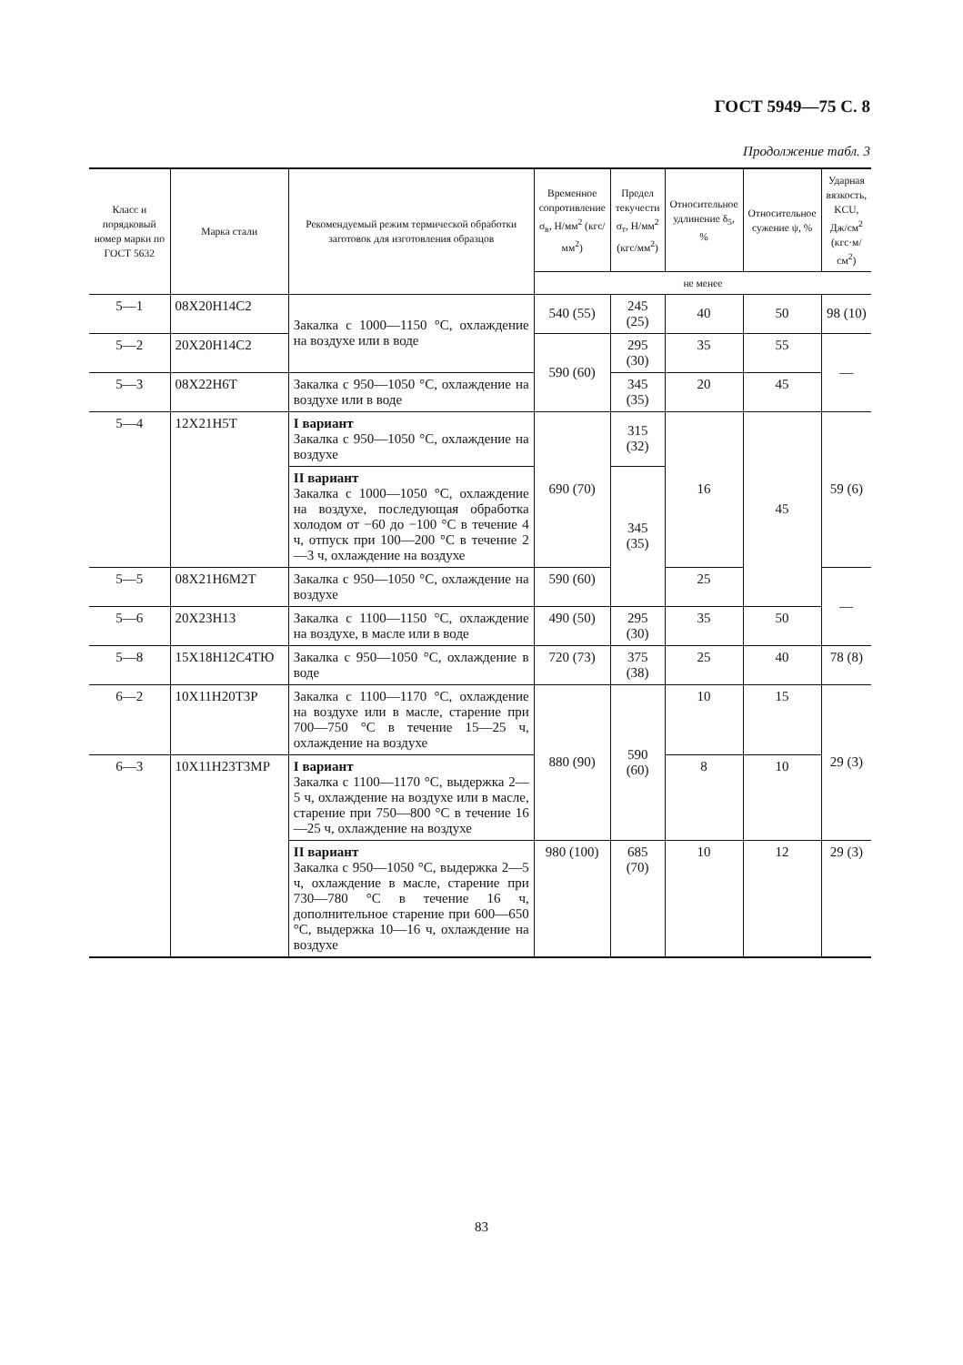ГОСТ 5949—75 С. 8
Продолжение табл. 3
| Класс и порядковый номер марки по ГОСТ 5632 | Марка стали | Рекомендуемый режим термической обработки заготовок для изготовления образцов | Временное сопротивление σ<sub>в</sub>, Н/мм<sup>2</sup> (кгс/мм<sup>2</sup>) | Предел текучести σ<sub>т</sub>, Н/мм<sup>2</sup> (кгс/мм<sup>2</sup>) | Относительное удлинение δ<sub>5</sub>, % | Относительное сужение ψ, % | Ударная вязкость, KCU, Дж/см<sup>2</sup> (кгс·м/см<sup>2</sup>) |
| --- | --- | --- | --- | --- | --- | --- | --- |
| | | | не менее | | | | |
| 5—1 | 08Х20Н14С2 | Закалка с 1000—1150 °С, охлаждение на воздухе или в воде | 540 (55) | 245 (25) | 40 | 50 | 98 (10) |
| 5—2 | 20Х20Н14С2 | | 590 (60) | 295 (30) | 35 | 55 | — |
| 5—3 | 08Х22Н6Т | Закалка с 950—1050 °С, охлаждение на воздухе или в воде | | 345 (35) | 20 | 45 | |
| 5—4 | 12Х21Н5Т | I вариант Закалка с 950—1050 °С, охлаждение на воздухе | 690 (70) | 315 (32) | 16 | 45 | 59 (6) |
| | | II вариант Закалка с 1000—1050 °С, охлаждение на воздухе, последующая обработка холодом от −60 до −100 °С в течение 4 ч, отпуск при 100—200 °С в течение 2—3 ч, охлаждение на воздухе | | 345 (35) | | | |
| 5—5 | 08Х21Н6М2Т | Закалка с 950—1050 °С, охлаждение на воздухе | 590 (60) | | 25 | | — |
| 5—6 | 20Х23Н13 | Закалка с 1100—1150 °С, охлаждение на воздухе, в масле или в воде | 490 (50) | 295 (30) | 35 | 50 | |
| 5—8 | 15Х18Н12С4ТЮ | Закалка с 950—1050 °С, охлаждение в воде | 720 (73) | 375 (38) | 25 | 40 | 78 (8) |
| 6—2 | 10Х11Н20Т3Р | Закалка с 1100—1170 °С, охлаждение на воздухе или в масле, старение при 700—750 °С в течение 15—25 ч, охлаждение на воздухе | 880 (90) | 590 (60) | 10 | 15 | 29 (3) |
| 6—3 | 10Х11Н23Т3МР | I вариант Закалка с 1100—1170 °С, выдержка 2—5 ч, охлаждение на воздухе или в масле, старение при 750—800 °С в течение 16—25 ч, охлаждение на воздухе | | | 8 | 10 | |
| | | II вариант Закалка с 950—1050 °С, выдержка 2—5 ч, охлаждение в масле, старение при 730—780 °С в течение 16 ч, дополнительное старение при 600—650 °С, выдержка 10—16 ч, охлаждение на воздухе | 980 (100) | 685 (70) | 10 | 12 | 29 (3) |
83